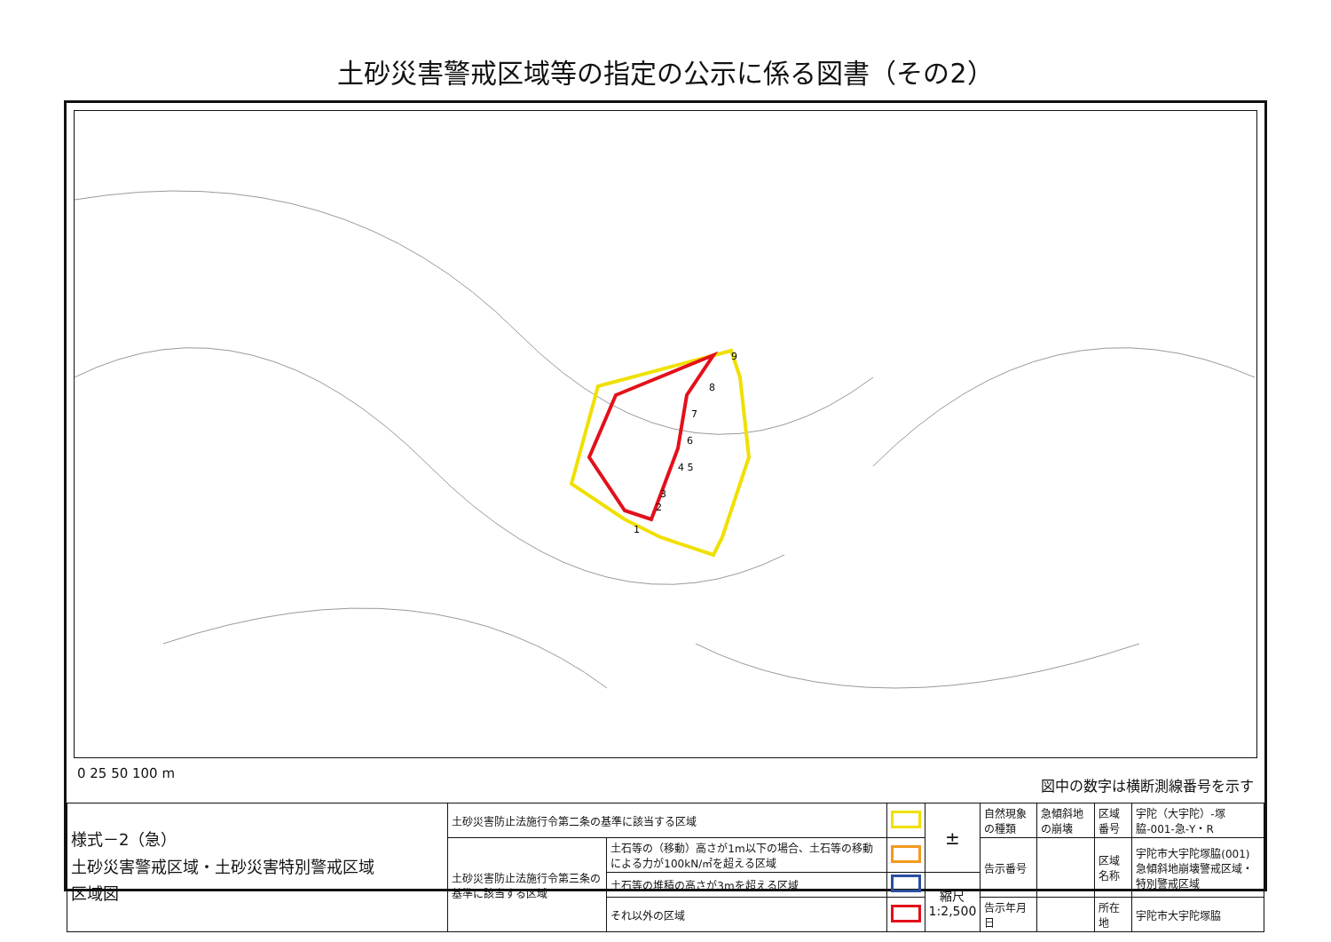土砂災害警戒区域等の指定の公示に係る図書（その2）
9
8
7
6
4 5
3
2
1
0 25 50 100 m 図中の数字は横断測線番号を示す
| 様式－2（急） 土砂災害警戒区域・土砂災害特別警戒区域 区域図 | 土砂災害防止法施行令第二条の基準に該当する区域 | | | ± | 自然現象の種類 | 急傾斜地の崩壊 | 区域番号 | 宇陀（大宇陀）-塚脇-001-急-Y・R |
| | 土砂災害防止法施行令第三条の基準に該当する区域 | 土石等の（移動）高さが1m以下の場合、土石等の移動による力が100kN/㎡を超える区域 | | | 告示番号 | | 区域名称 | 宇陀市大宇陀塚脇(001) 急傾斜地崩壊警戒区域・特別警戒区域 |
| | | 土石等の堆積の高さが3mを超える区域 | | 縮尺 1:2,500 | | | | |
| | | それ以外の区域 | | | 告示年月日 | | 所在地 | 宇陀市大宇陀塚脇 |